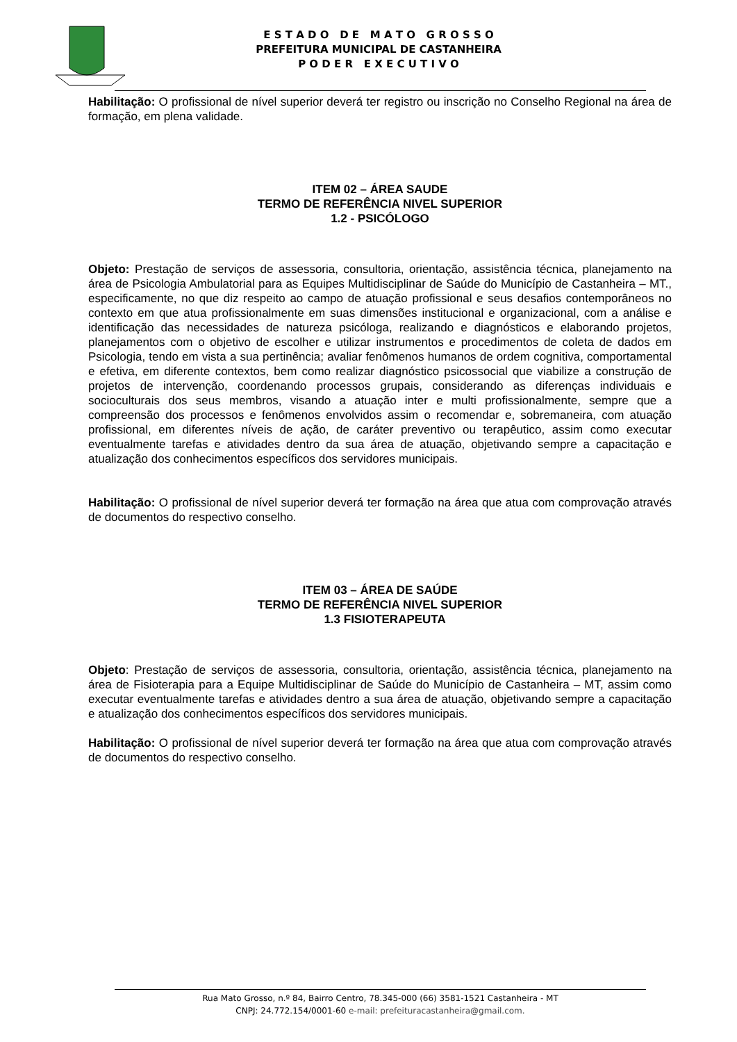E S T A D O D E M A T O G R O S S O
PREFEITURA MUNICIPAL DE CASTANHEIRA
P O D E R E X E C U T I V O
Habilitação: O profissional de nível superior deverá ter registro ou inscrição no Conselho Regional na área de formação, em plena validade.
ITEM 02 – ÁREA SAUDE
TERMO DE REFERÊNCIA NIVEL SUPERIOR
1.2 - PSICÓLOGO
Objeto: Prestação de serviços de assessoria, consultoria, orientação, assistência técnica, planejamento na área de Psicologia Ambulatorial para as Equipes Multidisciplinar de Saúde do Município de Castanheira – MT., especificamente, no que diz respeito ao campo de atuação profissional e seus desafios contemporâneos no contexto em que atua profissionalmente em suas dimensões institucional e organizacional, com a análise e identificação das necessidades de natureza psicóloga, realizando e diagnósticos e elaborando projetos, planejamentos com o objetivo de escolher e utilizar instrumentos e procedimentos de coleta de dados em Psicologia, tendo em vista a sua pertinência; avaliar fenômenos humanos de ordem cognitiva, comportamental e efetiva, em diferente contextos, bem como realizar diagnóstico psicossocial que viabilize a construção de projetos de intervenção, coordenando processos grupais, considerando as diferenças individuais e socioculturais dos seus membros, visando a atuação inter e multi profissionalmente, sempre que a compreensão dos processos e fenômenos envolvidos assim o recomendar e, sobremaneira, com atuação profissional, em diferentes níveis de ação, de caráter preventivo ou terapêutico, assim como executar eventualmente tarefas e atividades dentro da sua área de atuação, objetivando sempre a capacitação e atualização dos conhecimentos específicos dos servidores municipais.
Habilitação: O profissional de nível superior deverá ter formação na área que atua com comprovação através de documentos do respectivo conselho.
ITEM 03 – ÁREA DE SAÚDE
TERMO DE REFERÊNCIA NIVEL SUPERIOR
1.3 FISIOTERAPEUTA
Objeto: Prestação de serviços de assessoria, consultoria, orientação, assistência técnica, planejamento na área de Fisioterapia para a Equipe Multidisciplinar de Saúde do Município de Castanheira – MT, assim como executar eventualmente tarefas e atividades dentro a sua área de atuação, objetivando sempre a capacitação e atualização dos conhecimentos específicos dos servidores municipais.
Habilitação: O profissional de nível superior deverá ter formação na área que atua com comprovação através de documentos do respectivo conselho.
Rua Mato Grosso, n.º 84, Bairro Centro, 78.345-000 (66) 3581-1521 Castanheira - MT
CNPJ: 24.772.154/0001-60 e-mail: prefeituracastanheira@gmail.com.